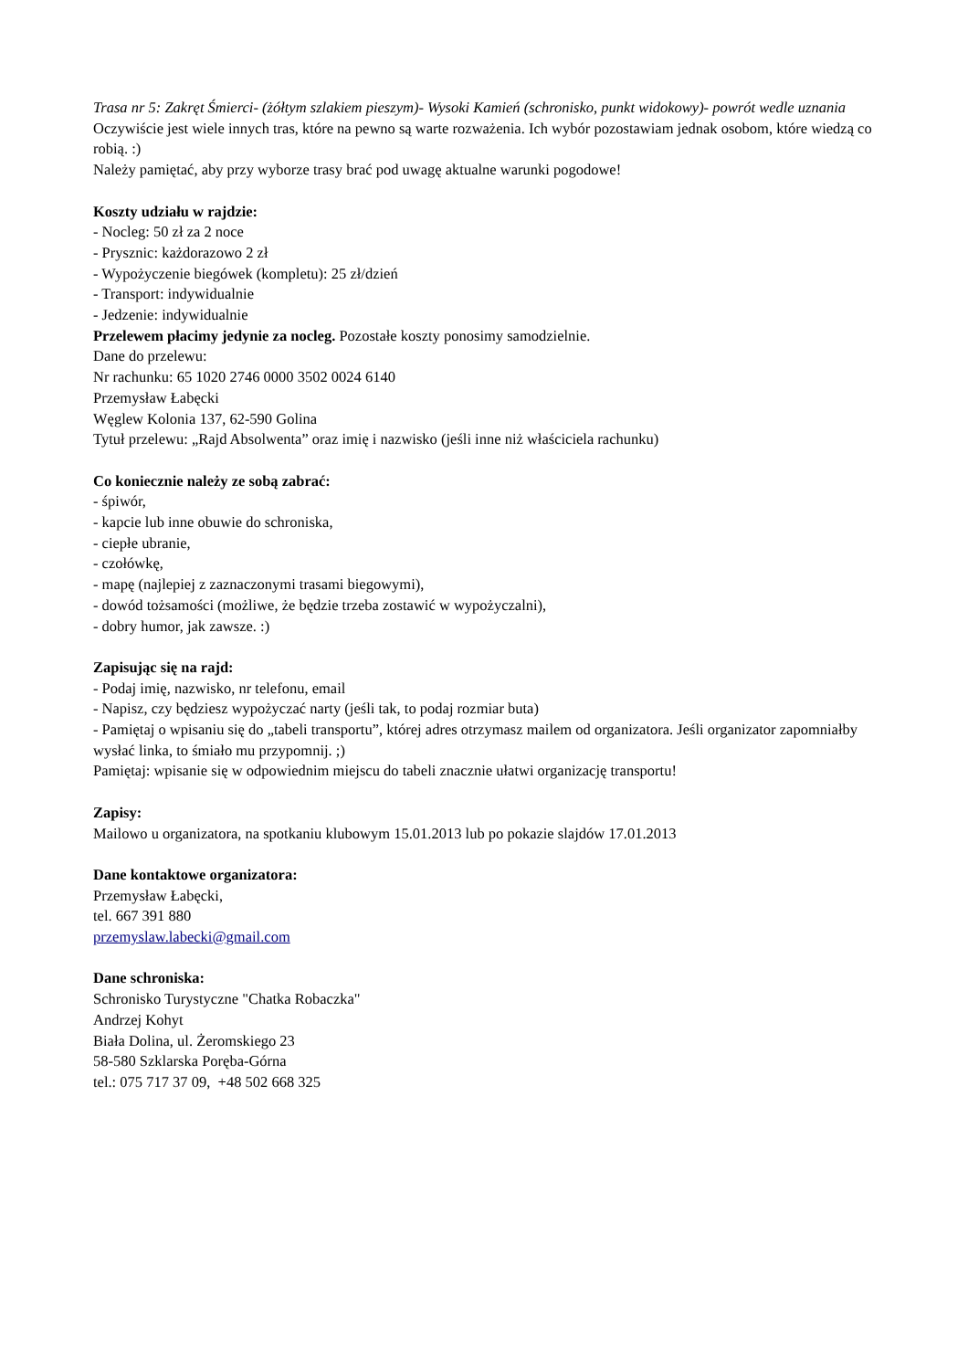Trasa nr 5: Zakręt Śmierci- (żółtym szlakiem pieszym)- Wysoki Kamień (schronisko, punkt widokowy)- powrót wedle uznania
Oczywiście jest wiele innych tras, które na pewno są warte rozważenia. Ich wybór pozostawiam jednak osobom, które wiedzą co robią. :)
Należy pamiętać, aby przy wyborze trasy brać pod uwagę aktualne warunki pogodowe!
Koszty udziału w rajdzie:
- Nocleg: 50 zł za 2 noce
- Prysznic: każdorazowo 2 zł
- Wypożyczenie biegówek (kompletu): 25 zł/dzień
- Transport: indywidualnie
- Jedzenie: indywidualnie
Przelewem płacimy jedynie za nocleg. Pozostałe koszty ponosimy samodzielnie.
Dane do przelewu:
Nr rachunku: 65 1020 2746 0000 3502 0024 6140
Przemysław Łabęcki
Węglew Kolonia 137, 62-590 Golina
Tytuł przelewu: „Rajd Absolwenta” oraz imię i nazwisko (jeśli inne niż właściciela rachunku)
Co koniecznie należy ze sobą zabrać:
- śpiwór,
- kapcie lub inne obuwie do schroniska,
- ciepłe ubranie,
- czołówkę,
- mapę (najlepiej z zaznaczonymi trasami biegowymi),
- dowód tożsamości (możliwe, że będzie trzeba zostawić w wypożyczalni),
- dobry humor, jak zawsze. :)
Zapisując się na rajd:
- Podaj imię, nazwisko, nr telefonu, email
- Napisz, czy będziesz wypożyczać narty (jeśli tak, to podaj rozmiar buta)
- Pamiętaj o wpisaniu się do „tabeli transportu”, której adres otrzymasz mailem od organizatora. Jeśli organizator zapomniałby wysłać linka, to śmiało mu przypomnij. ;)
Pamiętaj: wpisanie się w odpowiednim miejscu do tabeli znacznie ułatwi organizację transportu!
Zapisy:
Mailowo u organizatora, na spotkaniu klubowym 15.01.2013 lub po pokazie slajdów 17.01.2013
Dane kontaktowe organizatora:
Przemysław Łabęcki,
tel. 667 391 880
przemyslaw.labecki@gmail.com
Dane schroniska:
Schronisko Turystyczne "Chatka Robaczka"
Andrzej Kohyt
Biała Dolina, ul. Żeromskiego 23
58-580 Szklarska Poręba-Górna
tel.: 075 717 37 09, +48 502 668 325